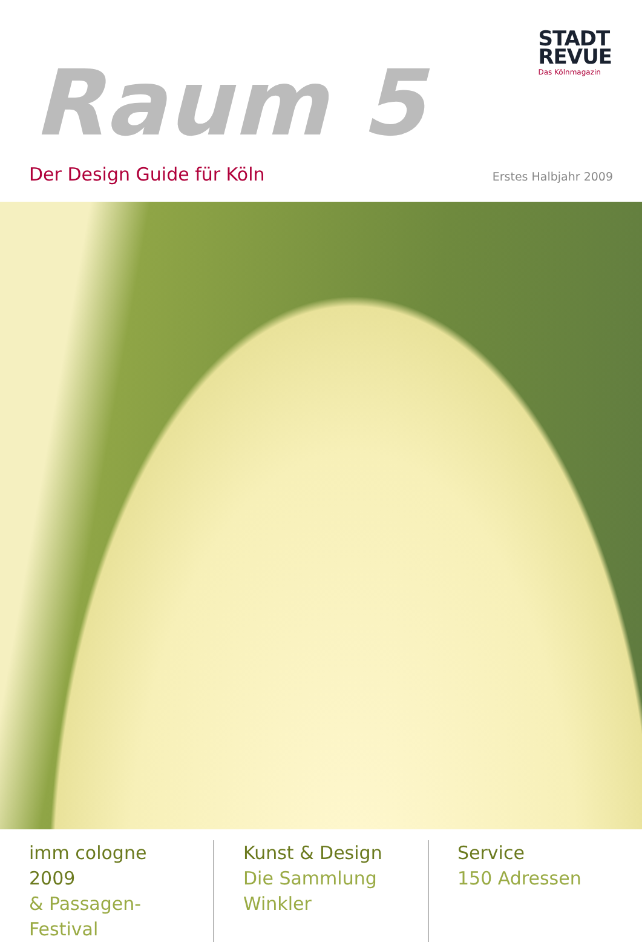Raum 5
STADT
REVUE
Das Kölnmagazin
Der Design Guide für Köln Erstes Halbjahr 2009
imm cologne 2009
& Passagen-Festival
Kunst & Design
Die Sammlung Winkler
Service
150 Adressen